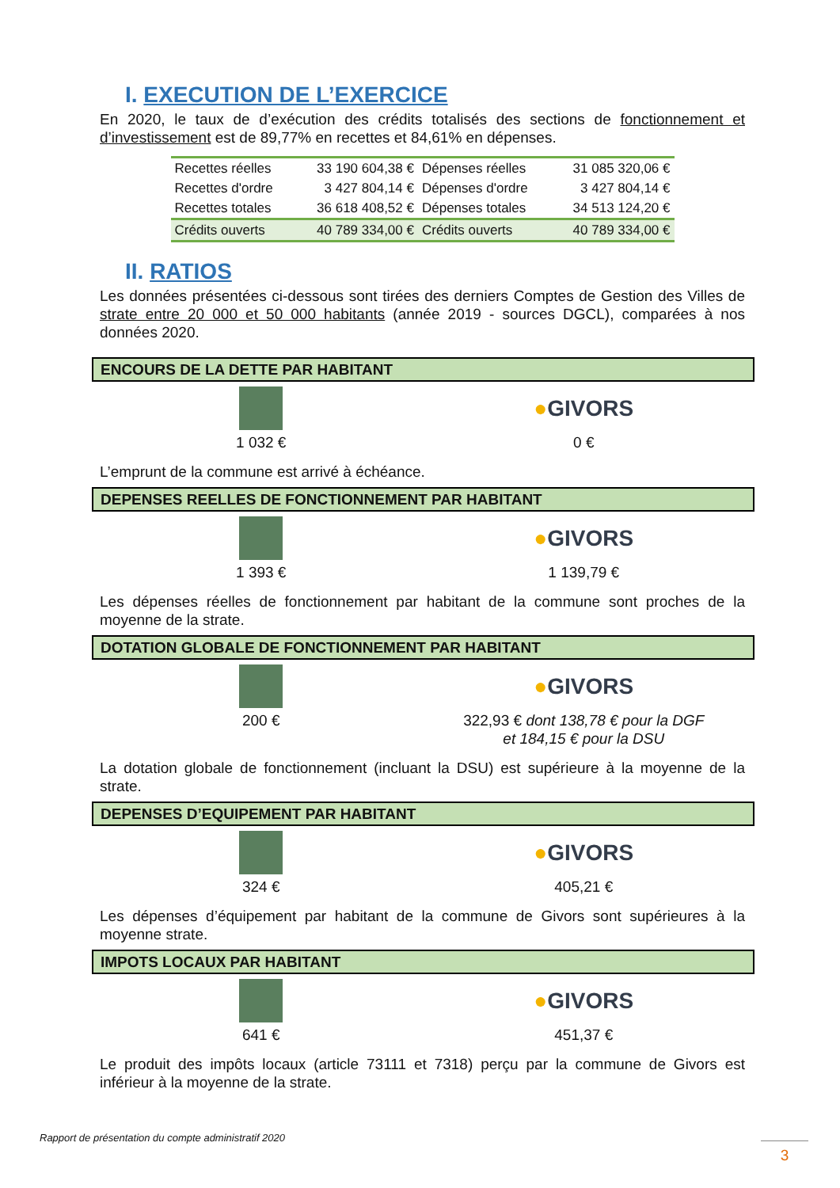I. EXECUTION DE L’EXERCICE
En 2020, le taux de d’exécution des crédits totalisés des sections de fonctionnement et d’investissement est de 89,77% en recettes et 84,61% en dépenses.
| Recettes réelles | 33 190 604,38 € | Dépenses réelles | 31 085 320,06 € |
| Recettes d'ordre | 3 427 804,14 € | Dépenses d'ordre | 3 427 804,14 € |
| Recettes totales | 36 618 408,52 € | Dépenses totales | 34 513 124,20 € |
| Crédits ouverts | 40 789 334,00 € | Crédits ouverts | 40 789 334,00 € |
II. RATIOS
Les données présentées ci-dessous sont tirées des derniers Comptes de Gestion des Villes de strate entre 20 000 et 50 000 habitants (année 2019 - sources DGCL), comparées à nos données 2020.
ENCOURS DE LA DETTE PAR HABITANT
1 032 €
●GIVORS
0 €
L’emprunt de la commune est arrivé à échéance.
DEPENSES REELLES DE FONCTIONNEMENT PAR HABITANT
1 393 €
●GIVORS
1 139,79 €
Les dépenses réelles de fonctionnement par habitant de la commune sont proches de la moyenne de la strate.
DOTATION GLOBALE DE FONCTIONNEMENT PAR HABITANT
200 €
●GIVORS
322,93 € dont 138,78 € pour la DGF
et 184,15 € pour la DSU
La dotation globale de fonctionnement (incluant la DSU) est supérieure à la moyenne de la strate.
DEPENSES D’EQUIPEMENT PAR HABITANT
324 €
●GIVORS
405,21 €
Les dépenses d’équipement par habitant de la commune de Givors sont supérieures à la moyenne strate.
IMPOTS LOCAUX PAR HABITANT
641 €
●GIVORS
451,37 €
Le produit des impôts locaux (article 73111 et 7318) perçu par la commune de Givors est inférieur à la moyenne de la strate.
Rapport de présentation du compte administratif 2020
3